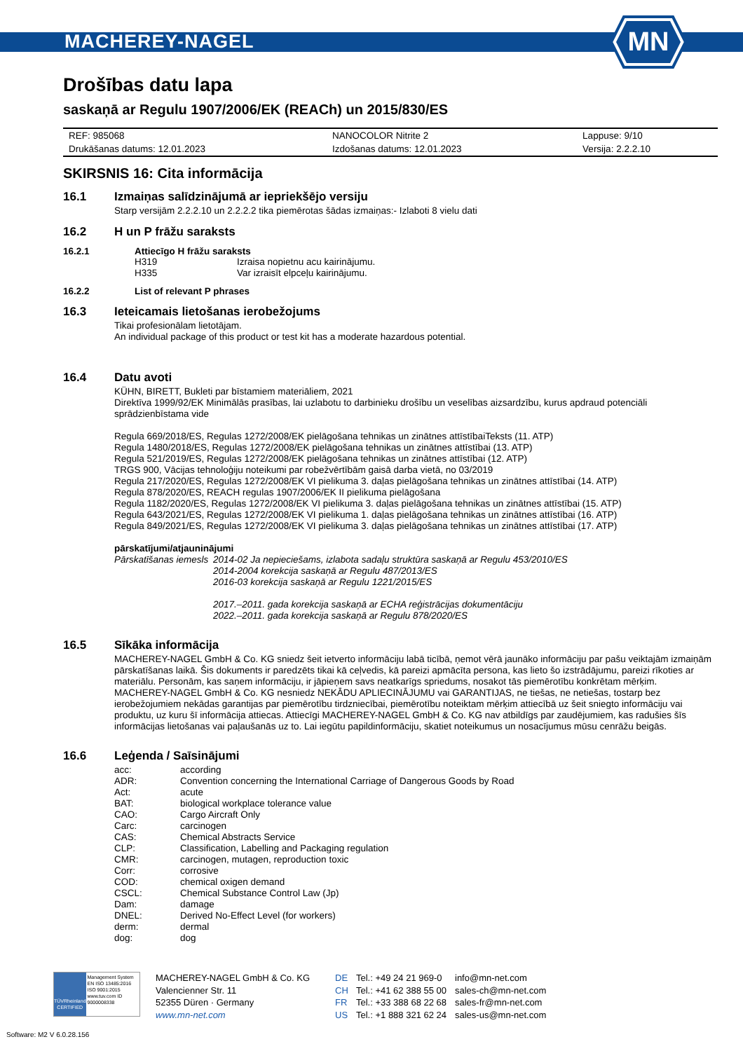MACHEREY-NAGEL
MN
Drošības datu lapa
saskaņā ar Regulu 1907/2006/EK (REACh) un 2015/830/ES
| REF: 985068 | NANOCOLOR Nitrite 2 | Lappuse: 9/10 |
| Drukāšanas datums: 12.01.2023 | Izdošanas datums: 12.01.2023 | Versija: 2.2.2.10 |
SKIRSNIS 16: Cita informācija
16.1 Izmaiņas salīdzinājumā ar iepriekšējo versiju
Starp versijām 2.2.2.10 un 2.2.2.2 tika piemērotas šādas izmaiņas:- Izlaboti 8 vielu dati
16.2 H un P frāžu saraksts
16.2.1 Attiecīgo H frāžu saraksts
| H319 | Izraisa nopietnu acu kairinājumu. |
| H335 | Var izraisīt elpceļu kairinājumu. |
16.2.2 List of relevant P phrases
16.3 Ieteicamais lietošanas ierobežojums
Tikai profesionālam lietotājam.
An individual package of this product or test kit has a moderate hazardous potential.
16.4 Datu avoti
KÜHN, BIRETT, Bukleti par bīstamiem materiāliem, 2021
Direktīva 1999/92/EK Minimālās prasības, lai uzlabotu to darbinieku drošību un veselības aizsardzību, kurus apdraud potenciāli sprādzienbīstama vide
Regula 669/2018/ES, Regulas 1272/2008/EK pielāgošana tehnikas un zinātnes attīstībaiTeksts (11. ATP)
Regula 1480/2018/ES, Regulas 1272/2008/EK pielāgošana tehnikas un zinātnes attīstībai (13. ATP)
Regula 521/2019/ES, Regulas 1272/2008/EK pielāgošana tehnikas un zinātnes attīstībai (12. ATP)
TRGS 900, Vācijas tehnoloģiju noteikumi par robežvērtībām gaisā darba vietā, no 03/2019
Regula 217/2020/ES, Regulas 1272/2008/EK VI pielikuma 3. daļas pielāgošana tehnikas un zinātnes attīstībai (14. ATP)
Regula 878/2020/ES, REACH regulas 1907/2006/EK II pielikuma pielāgošana
Regula 1182/2020/ES, Regulas 1272/2008/EK VI pielikuma 3. daļas pielāgošana tehnikas un zinātnes attīstībai (15. ATP)
Regula 643/2021/ES, Regulas 1272/2008/EK VI pielikuma 1. daļas pielāgošana tehnikas un zinātnes attīstībai (16. ATP)
Regula 849/2021/ES, Regulas 1272/2008/EK VI pielikuma 3. daļas pielāgošana tehnikas un zinātnes attīstībai (17. ATP)
pārskatījumi/atjauninājumi
| Pārskatīšanas iemesls | 2014-02 Ja nepieciešams, izlabota sadaļu struktūra saskaņā ar Regulu 453/2010/ES 2014-2004 korekcija saskaņā ar Regulu 487/2013/ES 2016-03 korekcija saskaņā ar Regulu 1221/2015/ES 2017.–2011. gada korekcija saskaņā ar ECHA reģistrācijas dokumentāciju 2022.–2011. gada korekcija saskaņā ar Regulu 878/2020/ES |
16.5 Sīkāka informācija
MACHEREY-NAGEL GmbH & Co. KG sniedz šeit ietverto informāciju labā ticībā, ņemot vērā jaunāko informāciju par pašu veiktajām izmaiņām pārskatīšanas laikā. Šis dokuments ir paredzēts tikai kā ceļvedis, kā pareizi apmācīta persona, kas lieto šo izstrādājumu, pareizi rīkoties ar materiālu. Personām, kas saņem informāciju, ir jāpieņem savs neatkarīgs spriedums, nosakot tās piemērotību konkrētam mērķim.
MACHEREY-NAGEL GmbH & Co. KG nesniedz NEKĀDU APLIECINĀJUMU vai GARANTIJAS, ne tiešas, ne netiešas, tostarp bez ierobežojumiem nekādas garantijas par piemērotību tirdzniecībai, piemērotību noteiktam mērķim attiecībā uz šeit sniegto informāciju vai produktu, uz kuru šī informācija attiecas. Attiecīgi MACHEREY-NAGEL GmbH & Co. KG nav atbildīgs par zaudējumiem, kas radušies šīs informācijas lietošanas vai paļaušanās uz to. Lai iegūtu papildinformāciju, skatiet noteikumus un nosacījumus mūsu cenrāžu beigās.
16.6 Leģenda / Saīsinājumi
| acc: | according |
| ADR: | Convention concerning the International Carriage of Dangerous Goods by Road |
| Act: | acute |
| BAT: | biological workplace tolerance value |
| CAO: | Cargo Aircraft Only |
| Carc: | carcinogen |
| CAS: | Chemical Abstracts Service |
| CLP: | Classification, Labelling and Packaging regulation |
| CMR: | carcinogen, mutagen, reproduction toxic |
| Corr: | corrosive |
| COD: | chemical oxigen demand |
| CSCL: | Chemical Substance Control Law (Jp) |
| Dam: | damage |
| DNEL: | Derived No-Effect Level (for workers) |
| derm: | dermal |
| dog: | dog |
TÜVRheinland CERTIFIED
Management System EN ISO 13485:2016 ISO 9001:2015 www.tuv.com ID 9000008338
MACHEREY-NAGEL GmbH & Co. KG
Valencienner Str. 11
52355 Düren · Germany
www.mn-net.com
DE
CH
FR
US
Tel.: +49 24 21 969-0
Tel.: +41 62 388 55 00
Tel.: +33 388 68 22 68
Tel.: +1 888 321 62 24
info@mn-net.com
sales-ch@mn-net.com
sales-fr@mn-net.com
sales-us@mn-net.com
Software: M2 V 6.0.28.156